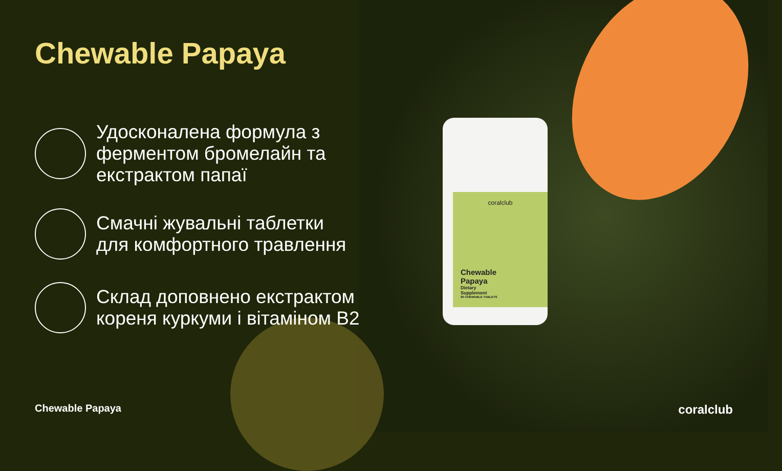coralclub
Chewable
Papaya
Dietary
Supplement
90 CHEWABLE TABLETS
Chewable Papaya
Удосконалена формула з
ферментом бромелайн та
екстрактом папаї
Смачні жувальні таблетки
для комфортного травлення
Склад доповнено екстрактом
кореня куркуми і вітаміном В2
Chewable Papaya coralclub